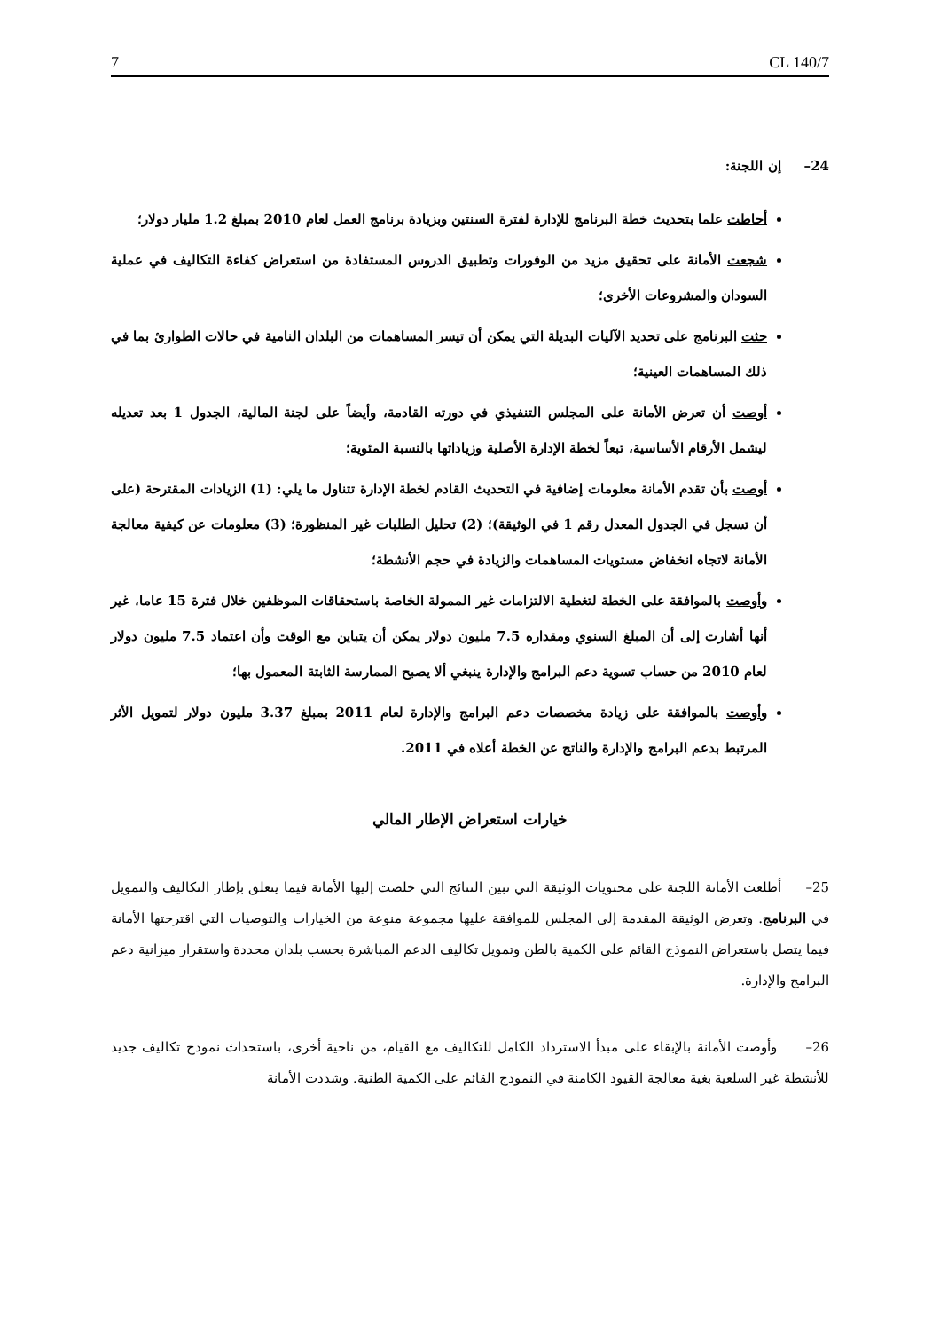7 CL 140/7
24– إن اللجنة:
أحاطت علما بتحديث خطة البرنامج للإدارة لفترة السنتين وبزيادة برنامج العمل لعام 2010 بمبلغ 1.2 مليار دولار؛
شجعت الأمانة على تحقيق مزيد من الوفورات وتطبيق الدروس المستفادة من استعراض كفاءة التكاليف في عملية السودان والمشروعات الأخرى؛
حثت البرنامج على تحديد الآليات البديلة التي يمكن أن تيسر المساهمات من البلدان النامية في حالات الطوارئ بما في ذلك المساهمات العينية؛
أوصت أن تعرض الأمانة على المجلس التنفيذي في دورته القادمة، وأيضاً على لجنة المالية، الجدول 1 بعد تعديله ليشمل الأرقام الأساسية، تبعاً لخطة الإدارة الأصلية وزياداتها بالنسبة المئوية؛
أوصت بأن تقدم الأمانة معلومات إضافية في التحديث القادم لخطة الإدارة تتناول ما يلي: (1) الزيادات المقترحة (على أن تسجل في الجدول المعدل رقم 1 في الوثيقة)؛ (2) تحليل الطلبات غير المنظورة؛ (3) معلومات عن كيفية معالجة الأمانة لاتجاه انخفاض مستويات المساهمات والزيادة في حجم الأنشطة؛
وأوصت بالموافقة على الخطة لتغطية الالتزامات غير الممولة الخاصة باستحقاقات الموظفين خلال فترة 15 عاما، غير أنها أشارت إلى أن المبلغ السنوي ومقداره 7.5 مليون دولار يمكن أن يتباين مع الوقت وأن اعتماد 7.5 مليون دولار لعام 2010 من حساب تسوية دعم البرامج والإدارة ينبغي ألا يصبح الممارسة الثابتة المعمول بها؛
وأوصت بالموافقة على زيادة مخصصات دعم البرامج والإدارة لعام 2011 بمبلغ 3.37 مليون دولار لتمويل الأثر المرتبط بدعم البرامج والإدارة والناتج عن الخطة أعلاه في 2011.
خيارات استعراض الإطار المالي
25– أطلعت الأمانة اللجنة على محتويات الوثيقة التي تبين النتائج التي خلصت إليها الأمانة فيما يتعلق بإطار التكاليف والتمويل في البرنامج. وتعرض الوثيقة المقدمة إلى المجلس للموافقة عليها مجموعة منوعة من الخيارات والتوصيات التي اقترحتها الأمانة فيما يتصل باستعراض النموذج القائم على الكمية بالطن وتمويل تكاليف الدعم المباشرة بحسب بلدان محددة واستقرار ميزانية دعم البرامج والإدارة.
26– وأوصت الأمانة بالإبقاء على مبدأ الاسترداد الكامل للتكاليف مع القيام، من ناحية أخرى، باستحداث نموذج تكاليف جديد للأنشطة غير السلعية بغية معالجة القيود الكامنة في النموذج القائم على الكمية الطنية. وشددت الأمانة